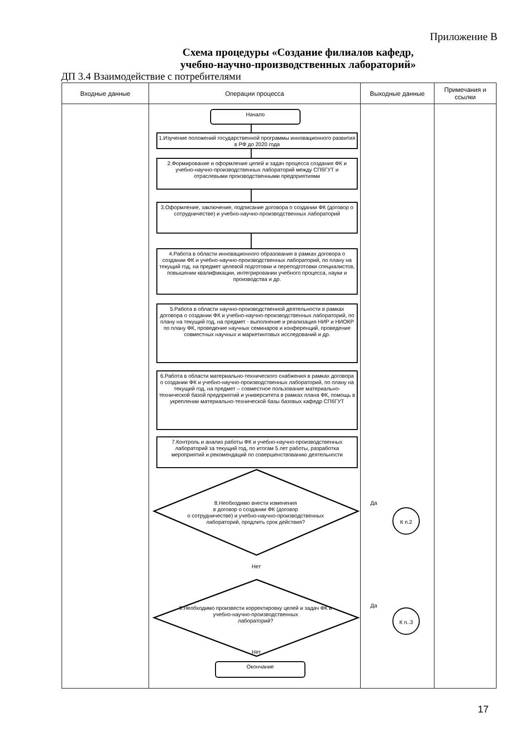Приложение В
Схема процедуры «Создание филиалов кафедр,
учебно-научно-производственных лабораторий»
ДП 3.4 Взаимодействие с потребителями
| Входные данные | Операции процесса | Выходные данные | Примечания и ссылки |
| --- | --- | --- | --- |
| | Начало 1.Изучение положений государственной программы инновационного развития в РФ до 2020 года 2.Формирование и оформление цепей и задач процесса создания ФК и учебно-научно-производственных лабораторий между СПбГУТ и отраслевыми производственными предприятиями 3.Оформление, заключение, подписание договора о создании ФК (договор о сотрудничестве) и учебно-научно-производственных лабораторий 4.Работа в области инновационного образования в рамках договора о создании ФК и учебно-научно-производственных лабораторий, по плану на текущий год, на предмет целевой подготовки и переподготовки специалистов, повышении квалификации, интегрировании учебного процесса, науки и производства и др. 5.Работа в области научно-производственной деятельности в рамках договора о создании ФК и учебно-научно-производственных лабораторий, по плану на текущий год, на предмет - выполнение и реализация НИР и НИОКР по плану ФК, проведение научных семинаров и конференций, проведение совместных научных и маркетинговых исследований и др. 6.Работа в области материально-технического снабжения в рамках договора о создании ФК и учебно-научно-производственных лабораторий, по плану на текущий год, на предмет – совместное пользование материально-технической базой предприятий и университета в рамках плана ФК, помощь в укреплении материально-технической базы базовых кафедр СПбГУТ 7.Контроль и анализ работы ФК и учебно-научно-производственных лабораторий за текущий год, по итогам 5 лет работы, разработка мероприятий и рекомендаций по совершенствованию деятельности 8.Необходимо внести изменения в договор о создании ФК (договор о сотрудничестве) и учебно-научно-производственных лабораторий, продлить срок действия? Нет 9.Необходимо произвести корректировку целей и задач ФК и учебно-научно-производственных лабораторий? Нет Окончание | Да К п.2 Да К п..3 | |
17